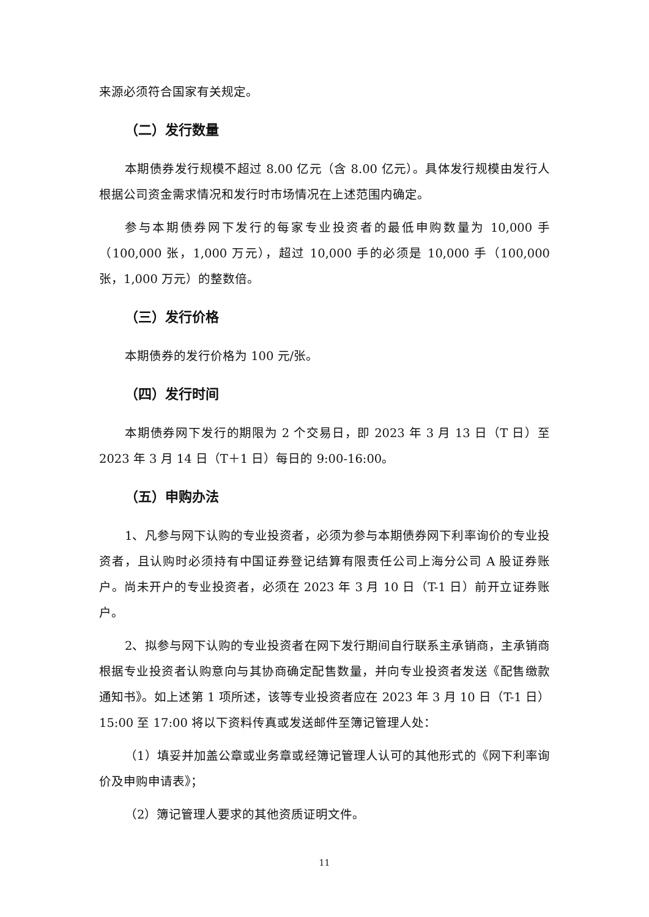来源必须符合国家有关规定。
（二）发行数量
本期债券发行规模不超过 8.00 亿元（含 8.00 亿元）。具体发行规模由发行人根据公司资金需求情况和发行时市场情况在上述范围内确定。
参与本期债券网下发行的每家专业投资者的最低申购数量为 10,000 手（100,000 张，1,000 万元），超过 10,000 手的必须是 10,000 手（100,000 张，1,000 万元）的整数倍。
（三）发行价格
本期债券的发行价格为 100 元/张。
（四）发行时间
本期债券网下发行的期限为 2 个交易日，即 2023 年 3 月 13 日（T 日）至 2023 年 3 月 14 日（T＋1 日）每日的 9:00-16:00。
（五）申购办法
1、凡参与网下认购的专业投资者，必须为参与本期债券网下利率询价的专业投资者，且认购时必须持有中国证券登记结算有限责任公司上海分公司 A 股证券账户。尚未开户的专业投资者，必须在 2023 年 3 月 10 日（T-1 日）前开立证券账户。
2、拟参与网下认购的专业投资者在网下发行期间自行联系主承销商，主承销商根据专业投资者认购意向与其协商确定配售数量，并向专业投资者发送《配售缴款通知书》。如上述第 1 项所述，该等专业投资者应在 2023 年 3 月 10 日（T-1 日）15:00 至 17:00 将以下资料传真或发送邮件至簿记管理人处：
（1）填妥并加盖公章或业务章或经簿记管理人认可的其他形式的《网下利率询价及申购申请表》；
（2）簿记管理人要求的其他资质证明文件。
11